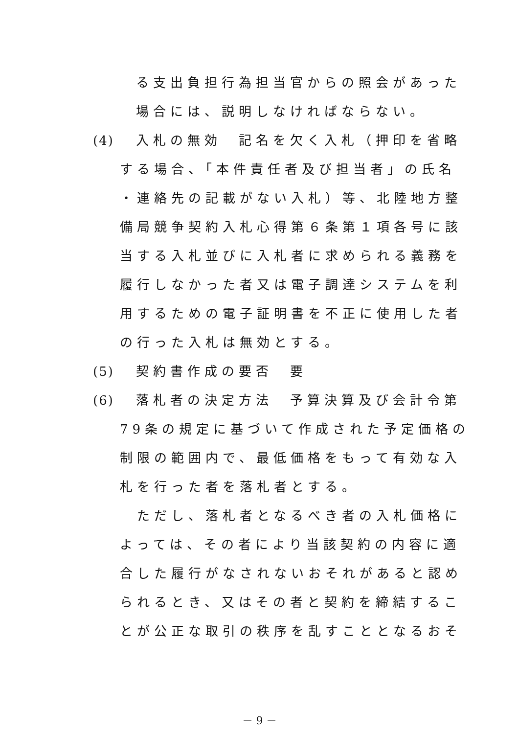る支出負担行為担当官からの照会があった
場合には、説明しなければならない。
(4) 入札の無効　記名を欠く入札（押印を省略
する場合、「本件責任者及び担当者」の氏名
・連絡先の記載がない入札）等、北陸地方整
備局競争契約入札心得第６条第１項各号に該
当する入札並びに入札者に求められる義務を
履行しなかった者又は電子調達システムを利
用するための電子証明書を不正に使用した者
の行った入札は無効とする。
(5) 契約書作成の要否　要
(6) 落札者の決定方法　予算決算及び会計令第
79条の規定に基づいて作成された予定価格の
制限の範囲内で、最低価格をもって有効な入
札を行った者を落札者とする。
　ただし、落札者となるべき者の入札価格に
よっては、その者により当該契約の内容に適
合した履行がなされないおそれがあると認め
られるとき、又はその者と契約を締結するこ
とが公正な取引の秩序を乱すこととなるおそ
－ 9 －